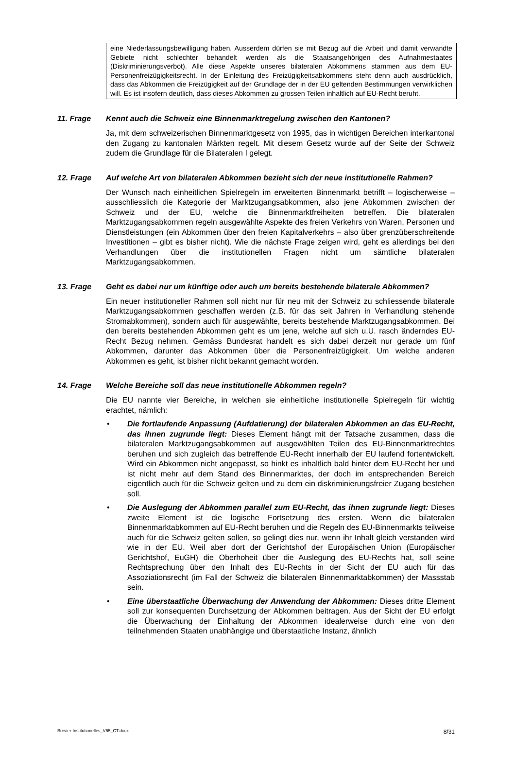eine Niederlassungsbewilligung haben. Ausserdem dürfen sie mit Bezug auf die Arbeit und damit verwandte Gebiete nicht schlechter behandelt werden als die Staatsangehörigen des Aufnahmestaates (Diskriminierungsverbot). Alle diese Aspekte unseres bilateralen Abkommens stammen aus dem EU-Personenfreizügigkeitsrecht. In der Einleitung des Freizügigkeitsabkommens steht denn auch ausdrücklich, dass das Abkommen die Freizügigkeit auf der Grundlage der in der EU geltenden Bestimmungen verwirklichen will. Es ist insofern deutlich, dass dieses Abkommen zu grossen Teilen inhaltlich auf EU-Recht beruht.
11. Frage Kennt auch die Schweiz eine Binnenmarktregelung zwischen den Kantonen?
Ja, mit dem schweizerischen Binnenmarktgesetz von 1995, das in wichtigen Bereichen interkantonal den Zugang zu kantonalen Märkten regelt. Mit diesem Gesetz wurde auf der Seite der Schweiz zudem die Grundlage für die Bilateralen I gelegt.
12. Frage Auf welche Art von bilateralen Abkommen bezieht sich der neue institutionelle Rahmen?
Der Wunsch nach einheitlichen Spielregeln im erweiterten Binnenmarkt betrifft – logischerweise – ausschliesslich die Kategorie der Marktzugangsabkommen, also jene Abkommen zwischen der Schweiz und der EU, welche die Binnenmarktfreiheiten betreffen. Die bilateralen Marktzugangsabkommen regeln ausgewählte Aspekte des freien Verkehrs von Waren, Personen und Dienstleistungen (ein Abkommen über den freien Kapitalverkehrs – also über grenzüberschreitende Investitionen – gibt es bisher nicht). Wie die nächste Frage zeigen wird, geht es allerdings bei den Verhandlungen über die institutionellen Fragen nicht um sämtliche bilateralen Marktzugangsabkommen.
13. Frage Geht es dabei nur um künftige oder auch um bereits bestehende bilaterale Abkommen?
Ein neuer institutioneller Rahmen soll nicht nur für neu mit der Schweiz zu schliessende bilaterale Marktzugangsabkommen geschaffen werden (z.B. für das seit Jahren in Verhandlung stehende Stromabkommen), sondern auch für ausgewählte, bereits bestehende Marktzugangsabkommen. Bei den bereits bestehenden Abkommen geht es um jene, welche auf sich u.U. rasch änderndes EU-Recht Bezug nehmen. Gemäss Bundesrat handelt es sich dabei derzeit nur gerade um fünf Abkommen, darunter das Abkommen über die Personenfreizügigkeit. Um welche anderen Abkommen es geht, ist bisher nicht bekannt gemacht worden.
14. Frage Welche Bereiche soll das neue institutionelle Abkommen regeln?
Die EU nannte vier Bereiche, in welchen sie einheitliche institutionelle Spielregeln für wichtig erachtet, nämlich:
• Die fortlaufende Anpassung (Aufdatierung) der bilateralen Abkommen an das EU-Recht, das ihnen zugrunde liegt: Dieses Element hängt mit der Tatsache zusammen, dass die bilateralen Marktzugangsabkommen auf ausgewählten Teilen des EU-Binnenmarktrechtes beruhen und sich zugleich das betreffende EU-Recht innerhalb der EU laufend fortentwickelt. Wird ein Abkommen nicht angepasst, so hinkt es inhaltlich bald hinter dem EU-Recht her und ist nicht mehr auf dem Stand des Binnenmarktes, der doch im entsprechenden Bereich eigentlich auch für die Schweiz gelten und zu dem ein diskriminierungsfreier Zugang bestehen soll.
• Die Auslegung der Abkommen parallel zum EU-Recht, das ihnen zugrunde liegt: Dieses zweite Element ist die logische Fortsetzung des ersten. Wenn die bilateralen Binnenmarktabkommen auf EU-Recht beruhen und die Regeln des EU-Binnenmarkts teilweise auch für die Schweiz gelten sollen, so gelingt dies nur, wenn ihr Inhalt gleich verstanden wird wie in der EU. Weil aber dort der Gerichtshof der Europäischen Union (Europäischer Gerichtshof, EuGH) die Oberhoheit über die Auslegung des EU-Rechts hat, soll seine Rechtsprechung über den Inhalt des EU-Rechts in der Sicht der EU auch für das Assoziationsrecht (im Fall der Schweiz die bilateralen Binnenmarktabkommen) der Massstab sein.
• Eine überstaatliche Überwachung der Anwendung der Abkommen: Dieses dritte Element soll zur konsequenten Durchsetzung der Abkommen beitragen. Aus der Sicht der EU erfolgt die Überwachung der Einhaltung der Abkommen idealerweise durch eine von den teilnehmenden Staaten unabhängige und überstaatliche Instanz, ähnlich
Brevier-Institutionelles_V55_CT.docx 8/31